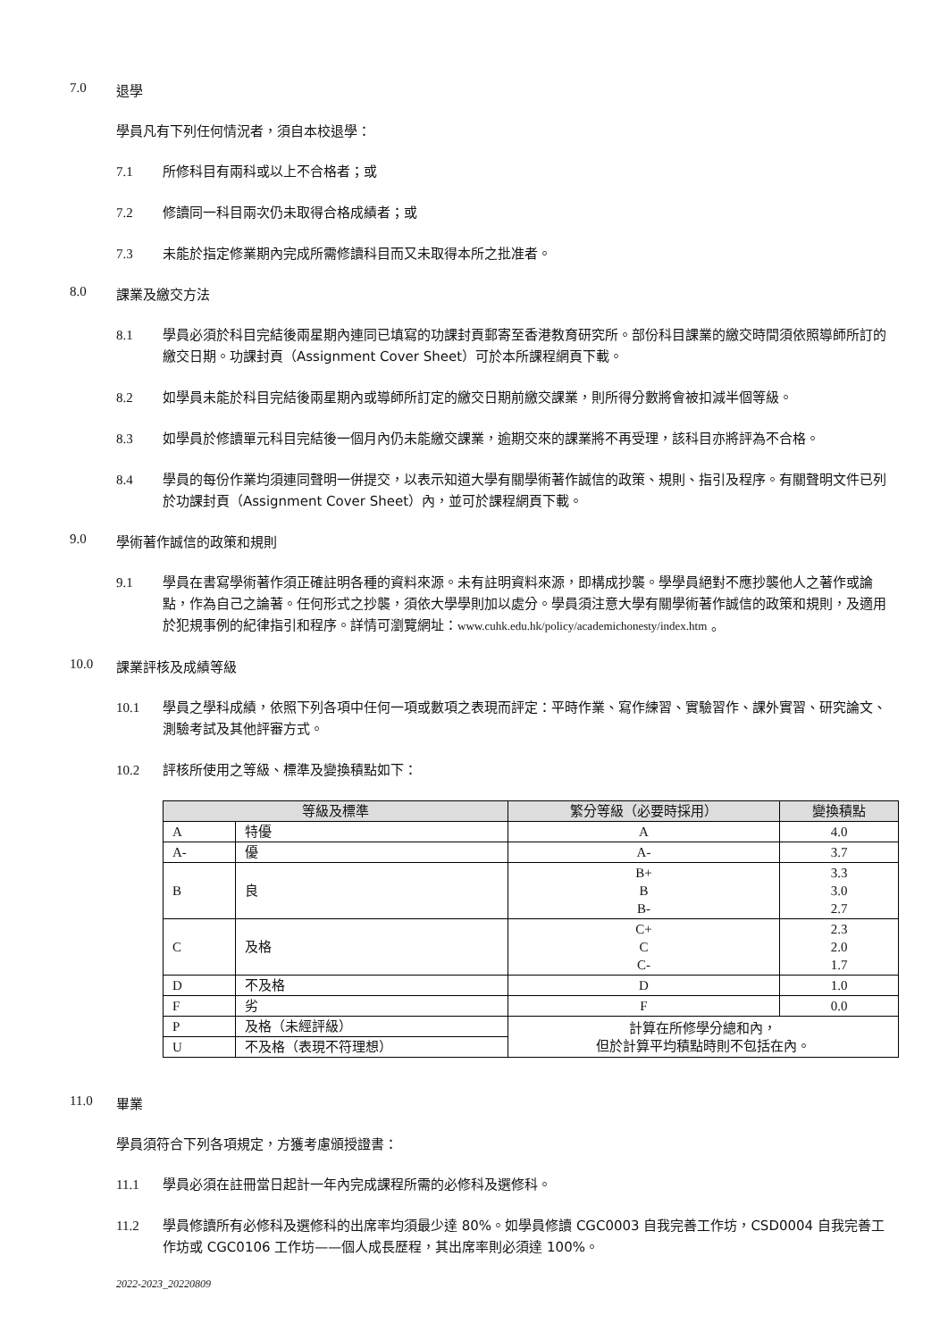7.0 退學
學員凡有下列任何情況者，須自本校退學：
7.1 所修科目有兩科或以上不合格者；或
7.2 修讀同一科目兩次仍未取得合格成績者；或
7.3 未能於指定修業期內完成所需修讀科目而又未取得本所之批准者。
8.0 課業及繳交方法
8.1 學員必須於科目完結後兩星期內連同已填寫的功課封頁郵寄至香港教育研究所。部份科目課業的繳交時間須依照導師所訂的繳交日期。功課封頁（Assignment Cover Sheet）可於本所課程網頁下載。
8.2 如學員未能於科目完結後兩星期內或導師所訂定的繳交日期前繳交課業，則所得分數將會被扣減半個等級。
8.3 如學員於修讀單元科目完結後一個月內仍未能繳交課業，逾期交來的課業將不再受理，該科目亦將評為不合格。
8.4 學員的每份作業均須連同聲明一併提交，以表示知道大學有關學術著作誠信的政策、規則、指引及程序。有關聲明文件已列於功課封頁（Assignment Cover Sheet）內，並可於課程網頁下載。
9.0 學術著作誠信的政策和規則
9.1 學員在書寫學術著作須正確註明各種的資料來源。未有註明資料來源，即構成抄襲。學學員絕對不應抄襲他人之著作或論點，作為自己之論著。任何形式之抄襲，須依大學學則加以處分。學員須注意大學有關學術著作誠信的政策和規則，及適用於犯規事例的紀律指引和程序。詳情可瀏覽網址：www.cuhk.edu.hk/policy/academichonesty/index.htm 。
10.0 課業評核及成績等級
10.1 學員之學科成績，依照下列各項中任何一項或數項之表現而評定：平時作業、寫作練習、實驗習作、課外實習、研究論文、測驗考試及其他評審方式。
10.2 評核所使用之等級、標準及變換積點如下：
| 等級及標準 | | 繁分等級（必要時採用） | 變換積點 |
| --- | --- | --- | --- |
| A | 特優 | A | 4.0 |
| A- | 優 | A- | 3.7 |
| B | 良 | B+ B B- | 3.3 3.0 2.7 |
| C | 及格 | C+ C C- | 2.3 2.0 1.7 |
| D | 不及格 | D | 1.0 |
| F | 劣 | F | 0.0 |
| P | 及格（未經評級） | 計算在所修學分總和內， 但於計算平均積點時則不包括在內。 | |
| U | 不及格（表現不符理想） | | |
11.0 畢業
學員須符合下列各項規定，方獲考慮頒授證書：
11.1 學員必須在註冊當日起計一年內完成課程所需的必修科及選修科。
11.2 學員修讀所有必修科及選修科的出席率均須最少達 80%。如學員修讀 CGC0003 自我完善工作坊，CSD0004 自我完善工作坊或 CGC0106 工作坊——個人成長歷程，其出席率則必須達 100%。
2022-2023_20220809